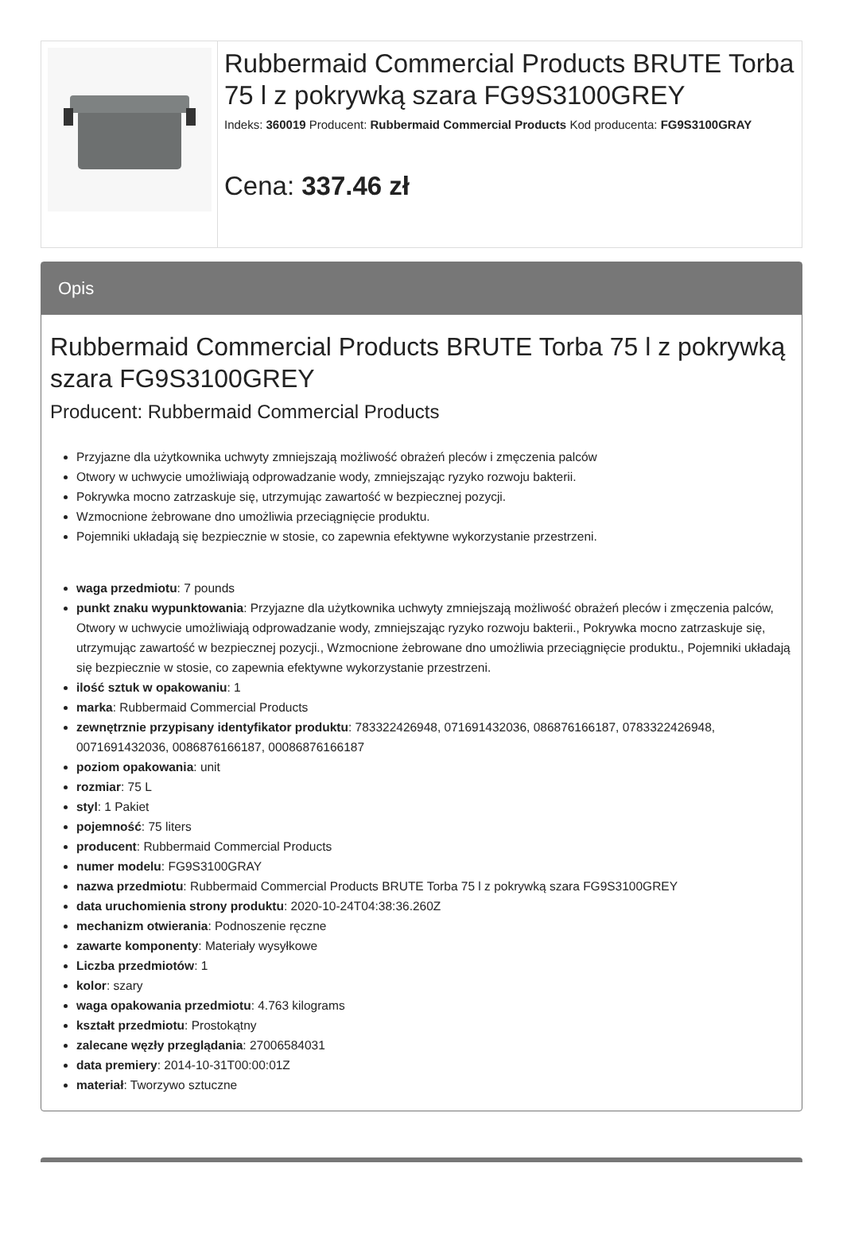Rubbermaid Commercial Products BRUTE Torba 75 l z pokrywką szara FG9S3100GREY
Indeks: 360019 Producent: Rubbermaid Commercial Products Kod producenta: FG9S3100GRAY
Cena: 337.46 zł
Opis
Rubbermaid Commercial Products BRUTE Torba 75 l z pokrywką szara FG9S3100GREY
Producent: Rubbermaid Commercial Products
Przyjazne dla użytkownika uchwyty zmniejszają możliwość obrażeń pleców i zmęczenia palców
Otwory w uchwycie umożliwiają odprowadzanie wody, zmniejszając ryzyko rozwoju bakterii.
Pokrywka mocno zatrzaskuje się, utrzymując zawartość w bezpiecznej pozycji.
Wzmocnione żebrowane dno umożliwia przeciągnięcie produktu.
Pojemniki układają się bezpiecznie w stosie, co zapewnia efektywne wykorzystanie przestrzeni.
waga przedmiotu: 7 pounds
punkt znaku wypunktowania: Przyjazne dla użytkownika uchwyty zmniejszają możliwość obrażeń pleców i zmęczenia palców, Otwory w uchwycie umożliwiają odprowadzanie wody, zmniejszając ryzyko rozwoju bakterii., Pokrywka mocno zatrzaskuje się, utrzymując zawartość w bezpiecznej pozycji., Wzmocnione żebrowane dno umożliwia przeciągnięcie produktu., Pojemniki układają się bezpiecznie w stosie, co zapewnia efektywne wykorzystanie przestrzeni.
ilość sztuk w opakowaniu: 1
marka: Rubbermaid Commercial Products
zewnętrznie przypisany identyfikator produktu: 783322426948, 071691432036, 086876166187, 0783322426948, 0071691432036, 0086876166187, 00086876166187
poziom opakowania: unit
rozmiar: 75 L
styl: 1 Pakiet
pojemność: 75 liters
producent: Rubbermaid Commercial Products
numer modelu: FG9S3100GRAY
nazwa przedmiotu: Rubbermaid Commercial Products BRUTE Torba 75 l z pokrywką szara FG9S3100GREY
data uruchomienia strony produktu: 2020-10-24T04:38:36.260Z
mechanizm otwierania: Podnoszenie ręczne
zawarte komponenty: Materiały wysyłkowe
Liczba przedmiotów: 1
kolor: szary
waga opakowania przedmiotu: 4.763 kilograms
kształt przedmiotu: Prostokątny
zalecane węzły przeglądania: 27006584031
data premiery: 2014-10-31T00:00:01Z
materiał: Tworzywo sztuczne